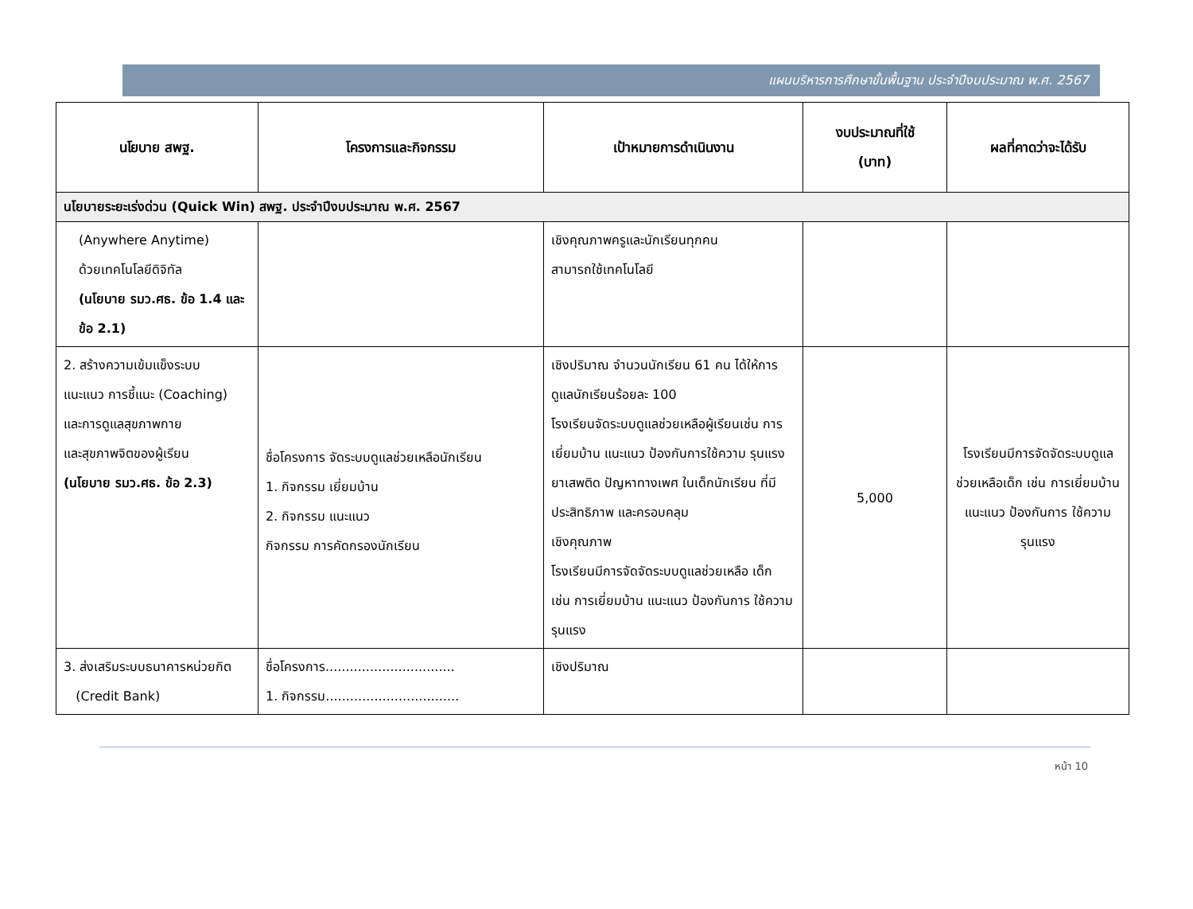แผนบริหารการศึกษาขั้นพื้นฐาน ประจำปีงบประมาณ พ.ศ. 2567
| นโยบาย สพฐ. | โครงการและกิจกรรม | เป้าหมายการดำเนินงาน | งบประมาณที่ใช้ (บาท) | ผลที่คาดว่าจะได้รับ |
| --- | --- | --- | --- | --- |
| นโยบายระยะเร่งด่วน (Quick Win) สพฐ. ประจำปีงบประมาณ พ.ศ. 2567 | | | | |
| (Anywhere Anytime) ด้วยเทคโนโลยีดิจิทัล (นโยบาย รมว.ศธ. ข้อ 1.4 และข้อ 2.1) | | เชิงคุณภาพครูและนักเรียนทุกคน สามารถใช้เทคโนโลยี | | |
| 2. สร้างความเข้มแข็งระบบ แนะแนว การชี้แนะ (Coaching) และการดูแลสุขภาพกาย และสุขภาพจิตของผู้เรียน (นโยบาย รมว.ศธ. ข้อ 2.3) | ชื่อโครงการ จัดระบบดูแลช่วยเหลือนักเรียน 1. กิจกรรม เยี่ยมบ้าน 2. กิจกรรม แนะแนว กิจกรรม การคัดกรองนักเรียน | เชิงปริมาณ จำนวนนักเรียน 61 คน ได้ให้การดูแลนักเรียนร้อยละ 100 โรงเรียนจัดระบบดูแลช่วยเหลือผู้เรียนเช่น การ เยี่ยมบ้าน แนะแนว ป้องกันการใช้ความ รุนแรง ยาเสพติด ปัญหาทางเพศ ในเด็กนักเรียน ที่มีประสิทธิภาพ และครอบคลุม เชิงคุณภาพ โรงเรียนมีการจัดจัดระบบดูแลช่วยเหลือ เด็ก เช่น การเยี่ยมบ้าน แนะแนว ป้องกันการ ใช้ความรุนแรง | 5,000 | โรงเรียนมีการจัดจัดระบบดูแลช่วยเหลือเด็ก เช่น การเยี่ยมบ้าน แนะแนว ป้องกันการ ใช้ความรุนแรง |
| 3. ส่งเสริมระบบธนาคารหน่วยกิต (Credit Bank) | ชื่อโครงการ................................ 1. กิจกรรม................................. | เชิงปริมาณ | | |
หน้า 10